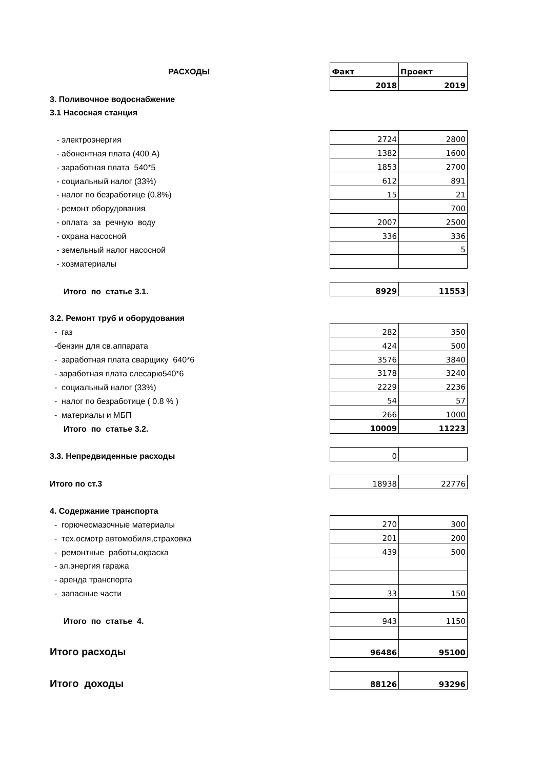| РАСХОДЫ | Факт | Проект |
| | 2018 | 2019 |
| 3. Поливочное водоснабжение | | |
| 3.1 Насосная станция | | |
| - электроэнергия | 2724 | 2800 |
| - абонентная плата (400 А) | 1382 | 1600 |
| - заработная плата 540*5 | 1853 | 2700 |
| - социальный налог (33%) | 612 | 891 |
| - налог по безработице (0.8%) | 15 | 21 |
| - ремонт оборудования | | 700 |
| - оплата за речную воду | 2007 | 2500 |
| - охрана насосной | 336 | 336 |
| - земельный налог насосной | | 5 |
| - хозматериалы | | |
| Итого по статье 3.1. | 8929 | 11553 |
| 3.2. Ремонт труб и оборудования | | |
| - газ | 282 | 350 |
| -бензин для св.аппарата | 424 | 500 |
| - заработная плата сварщику 640*6 | 3576 | 3840 |
| - заработная плата слесарю540*6 | 3178 | 3240 |
| - социальный налог (33%) | 2229 | 2236 |
| - налог по безработице ( 0.8 % ) | 54 | 57 |
| - материалы и МБП | 266 | 1000 |
| Итого по статье 3.2. | 10009 | 11223 |
| 3.3. Непредвиденные расходы | 0 | |
| Итого по ст.3 | 18938 | 22776 |
| 4. Содержание транспорта | | |
| - горючесмазочные материалы | 270 | 300 |
| - тех.осмотр автомобиля,страховка | 201 | 200 |
| - ремонтные работы,окраска | 439 | 500 |
| - эл.энергия гаража | | |
| - аренда транспорта | | |
| - запасные части | 33 | 150 |
| Итого по статье 4. | 943 | 1150 |
| Итого расходы | 96486 | 95100 |
| Итого доходы | 88126 | 93296 |